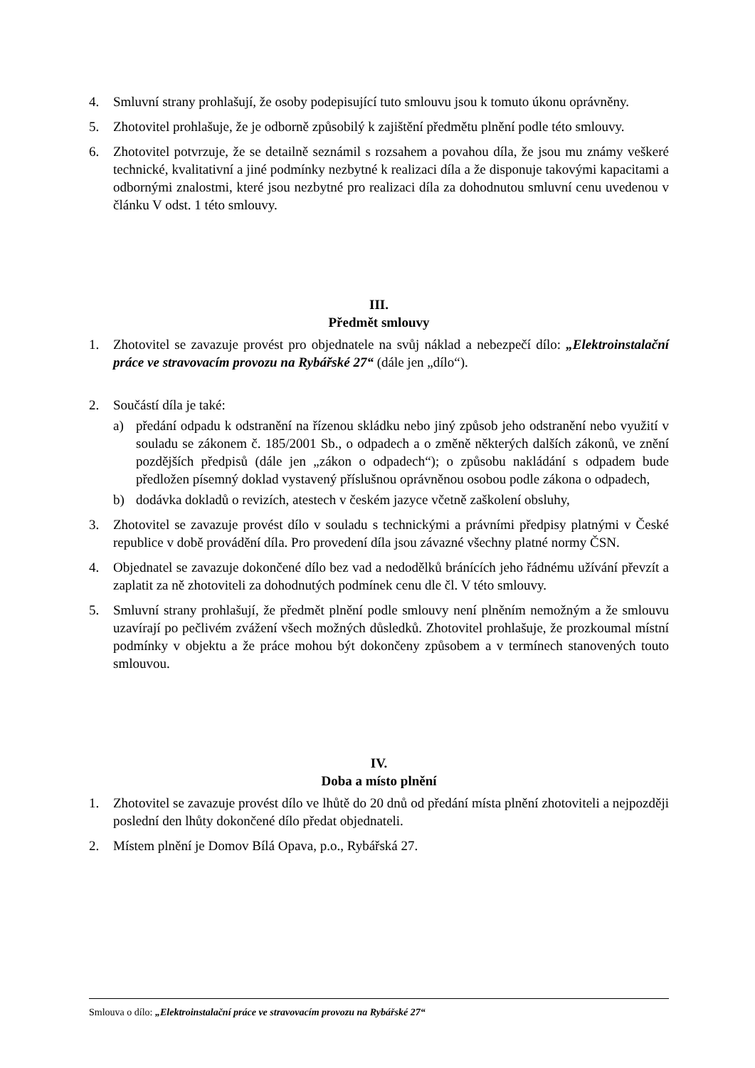4. Smluvní strany prohlašují, že osoby podepisující tuto smlouvu jsou k tomuto úkonu oprávněny.
5. Zhotovitel prohlašuje, že je odborně způsobilý k zajištění předmětu plnění podle této smlouvy.
6. Zhotovitel potvrzuje, že se detailně seznámil s rozsahem a povahou díla, že jsou mu známy veškeré technické, kvalitativní a jiné podmínky nezbytné k realizaci díla a že disponuje takovými kapacitami a odbornými znalostmi, které jsou nezbytné pro realizaci díla za dohodnutou smluvní cenu uvedenou v článku V odst. 1 této smlouvy.
III.
Předmět smlouvy
1. Zhotovitel se zavazuje provést pro objednatele na svůj náklad a nebezpečí dílo: „Elektroinstalační práce ve stravovacím provozu na Rybářské 27“ (dále jen „dílo“).
2. Součástí díla je také:
a) předání odpadu k odstranění na řízenou skládku nebo jiný způsob jeho odstranění nebo využití v souladu se zákonem č. 185/2001 Sb., o odpadech a o změně některých dalších zákonů, ve znění pozdějších předpisů (dále jen „zákon o odpadech“); o způsobu nakládání s odpadem bude předložen písemný doklad vystavený příslušnou oprávněnou osobou podle zákona o odpadech,
b) dodávka dokladů o revizích, atestech v českém jazyce včetně zaškolení obsluhy,
3. Zhotovitel se zavazuje provést dílo v souladu s technickými a právními předpisy platnými v České republice v době provádění díla. Pro provedení díla jsou závazné všechny platné normy ČSN.
4. Objednatel se zavazuje dokončené dílo bez vad a nedodělků bránících jeho řádnému užívání převzít a zaplatit za ně zhotoviteli za dohodnutých podmínek cenu dle čl. V této smlouvy.
5. Smluvní strany prohlašují, že předmět plnění podle smlouvy není plněním nemožným a že smlouvu uzavírají po pečlivém zvážení všech možných důsledků. Zhotovitel prohlašuje, že prozkoumal místní podmínky v objektu a že práce mohou být dokončeny způsobem a v termínech stanovených touto smlouvou.
IV.
Doba a místo plnění
1. Zhotovitel se zavazuje provést dílo ve lhůtě do 20 dnů od předání místa plnění zhotoviteli a nejpozději poslední den lhůty dokončené dílo předat objednateli.
2. Místem plnění je Domov Bílá Opava, p.o., Rybářská 27.
Smlouva o dílo: „Elektroinstalační práce ve stravovacím provozu na Rybářské 27“